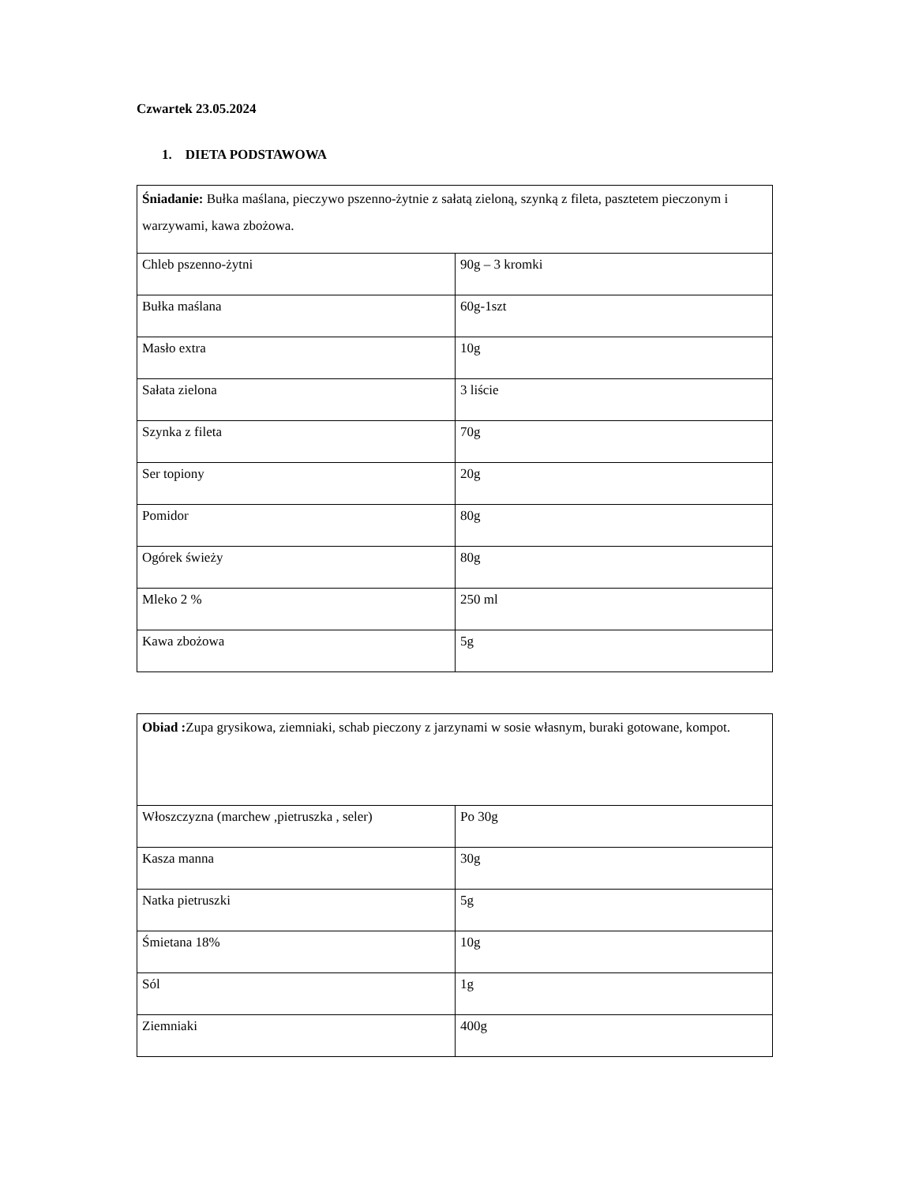Czwartek 23.05.2024
1. DIETA PODSTAWOWA
| Śniadanie: Bułka maślana, pieczywo pszenno-żytnie z sałatą zieloną, szynką z fileta, pasztetem pieczonym i warzywami, kawa zbożowa. | |
| Chleb pszenno-żytni | 90g – 3 kromki |
| Bułka maślana | 60g-1szt |
| Masło extra | 10g |
| Sałata zielona | 3 liście |
| Szynka z fileta | 70g |
| Ser topiony | 20g |
| Pomidor | 80g |
| Ogórek świeży | 80g |
| Mleko 2 % | 250 ml |
| Kawa zbożowa | 5g |
| Obiad : Zupa grysikowa, ziemniaki, schab pieczony z jarzynami w sosie własnym, buraki gotowane, kompot. | |
| Włoszczyzna (marchew ,pietruszka , seler) | Po 30g |
| Kasza manna | 30g |
| Natka pietruszki | 5g |
| Śmietana 18% | 10g |
| Sól | 1g |
| Ziemniaki | 400g |